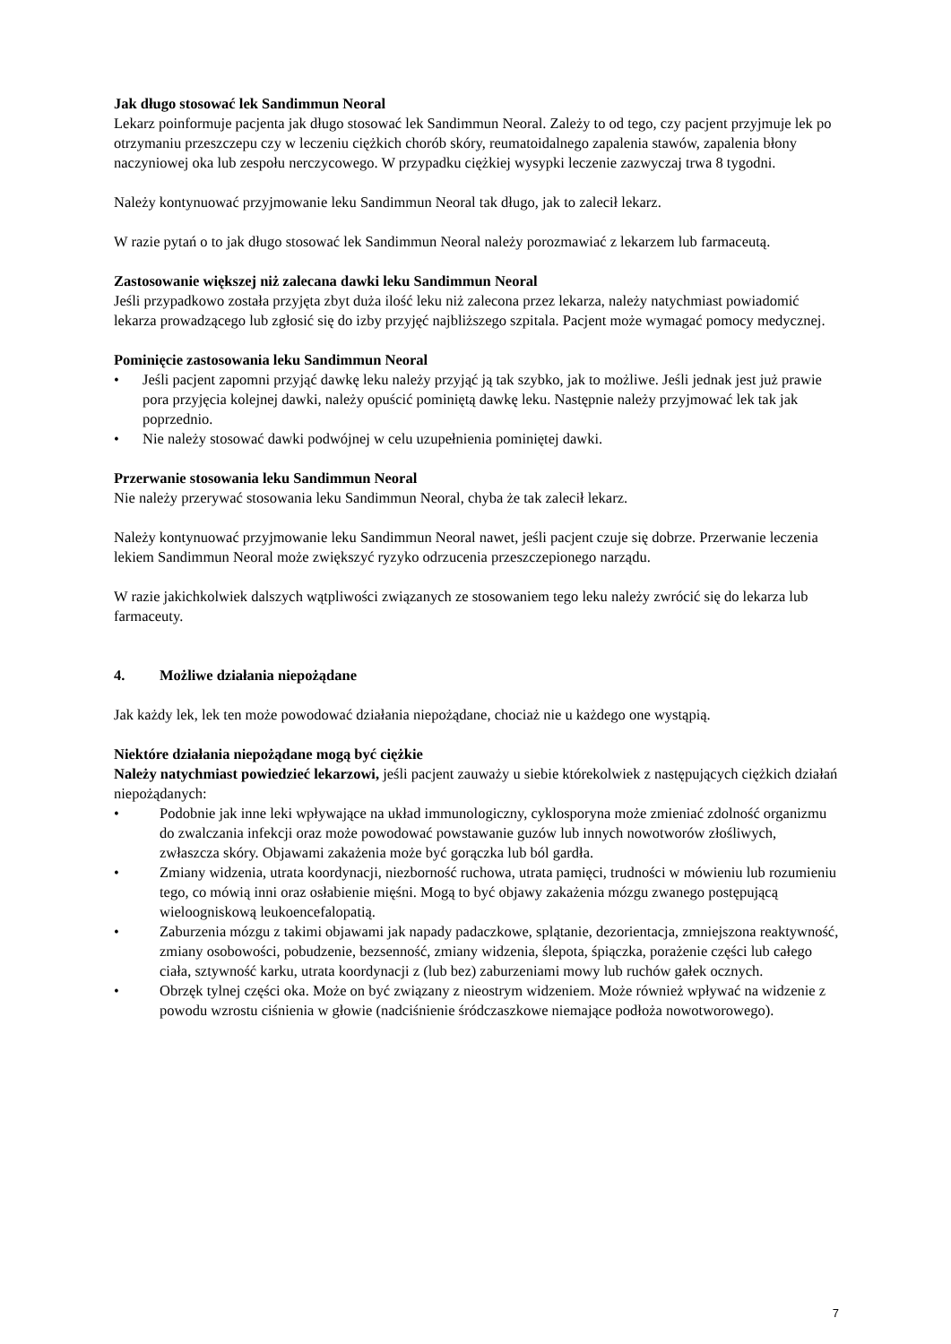Jak długo stosować lek Sandimmun Neoral
Lekarz poinformuje pacjenta jak długo stosować lek Sandimmun Neoral. Zależy to od tego, czy pacjent przyjmuje lek po otrzymaniu przeszczepu czy w leczeniu ciężkich chorób skóry, reumatoidalnego zapalenia stawów, zapalenia błony naczyniowej oka lub zespołu nerczycowego. W przypadku ciężkiej wysypki leczenie zazwyczaj trwa 8 tygodni.
Należy kontynuować przyjmowanie leku Sandimmun Neoral tak długo, jak to zalecił lekarz.
W razie pytań o to jak długo stosować lek Sandimmun Neoral należy porozmawiać z lekarzem lub farmaceutą.
Zastosowanie większej niż zalecana dawki leku Sandimmun Neoral
Jeśli przypadkowo została przyjęta zbyt duża ilość leku niż zalecona przez lekarza, należy natychmiast powiadomić lekarza prowadzącego lub zgłosić się do izby przyjęć najbliższego szpitala. Pacjent może wymagać pomocy medycznej.
Pominięcie zastosowania leku Sandimmun Neoral
• Jeśli pacjent zapomni przyjąć dawkę leku należy przyjąć ją tak szybko, jak to możliwe. Jeśli jednak jest już prawie pora przyjęcia kolejnej dawki, należy opuścić pominiętą dawkę leku. Następnie należy przyjmować lek tak jak poprzednio.
• Nie należy stosować dawki podwójnej w celu uzupełnienia pominiętej dawki.
Przerwanie stosowania leku Sandimmun Neoral
Nie należy przerywać stosowania leku Sandimmun Neoral, chyba że tak zalecił lekarz.
Należy kontynuować przyjmowanie leku Sandimmun Neoral nawet, jeśli pacjent czuje się dobrze. Przerwanie leczenia lekiem Sandimmun Neoral może zwiększyć ryzyko odrzucenia przeszczepionego narządu.
W razie jakichkolwiek dalszych wątpliwości związanych ze stosowaniem tego leku należy zwrócić się do lekarza lub farmaceuty.
4. Możliwe działania niepożądane
Jak każdy lek, lek ten może powodować działania niepożądane, chociaż nie u każdego one wystąpią.
Niektóre działania niepożądane mogą być ciężkie
Należy natychmiast powiedzieć lekarzowi, jeśli pacjent zauważy u siebie którekolwiek z następujących ciężkich działań niepożądanych:
• Podobnie jak inne leki wpływające na układ immunologiczny, cyklosporyna może zmieniać zdolność organizmu do zwalczania infekcji oraz może powodować powstawanie guzów lub innych nowotworów złośliwych, zwłaszcza skóry. Objawami zakażenia może być gorączka lub ból gardła.
• Zmiany widzenia, utrata koordynacji, niezborność ruchowa, utrata pamięci, trudności w mówieniu lub rozumieniu tego, co mówią inni oraz osłabienie mięśni. Mogą to być objawy zakażenia mózgu zwanego postępującą wieloogniskową leukoencefalopatią.
• Zaburzenia mózgu z takimi objawami jak napady padaczkowe, splątanie, dezorientacja, zmniejszona reaktywność, zmiany osobowości, pobudzenie, bezsenność, zmiany widzenia, ślepota, śpiączka, porażenie części lub całego ciała, sztywność karku, utrata koordynacji z (lub bez) zaburzeniami mowy lub ruchów gałek ocznych.
• Obrzęk tylnej części oka. Może on być związany z nieostrym widzeniem. Może również wpływać na widzenie z powodu wzrostu ciśnienia w głowie (nadciśnienie śródczaszkowe niemające podłoża nowotworowego).
7